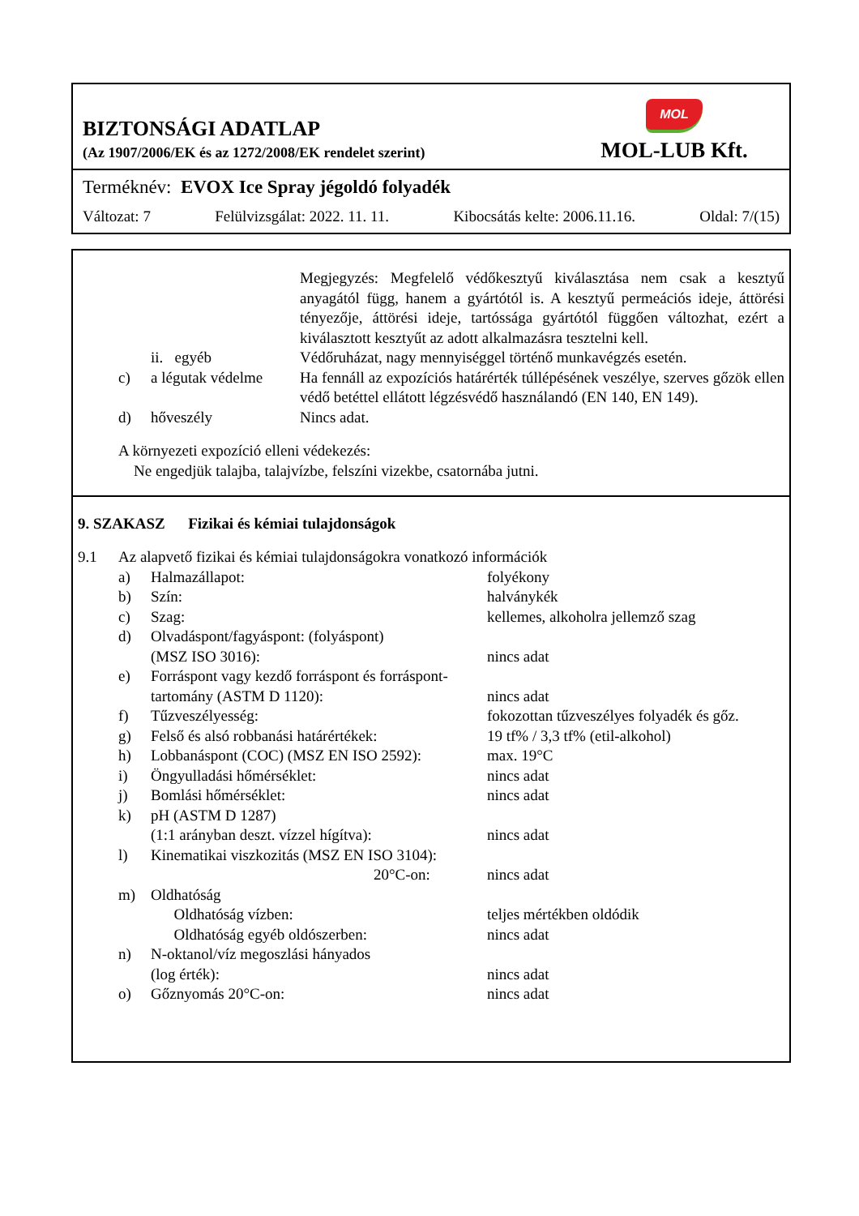BIZTONSÁGI ADATLAP
(Az 1907/2006/EK és az 1272/2008/EK rendelet szerint)
MOL
MOL-LUB Kft.
Terméknév: EVOX Ice Spray jégoldó folyadék
Változat: 7 Felülvizsgálat: 2022. 11. 11. Kibocsátás kelte: 2006.11.16. Oldal: 7/(15)
| | | | Megjegyzés: Megfelelő védőkesztyű kiválasztása nem csak a kesztyű anyagától függ, hanem a gyártótól is. A kesztyű permeációs ideje, áttörési tényezője, áttörési ideje, tartóssága gyártótól függően változhat, ezért a kiválasztott kesztyűt az adott alkalmazásra tesztelni kell. |
| | | ii. egyéb | Védőruházat, nagy mennyiséggel történő munkavégzés esetén. |
| | c) | a légutak védelme | Ha fennáll az expozíciós határérték túllépésének veszélye, szerves gőzök ellen védő betéttel ellátott légzésvédő használandó (EN 140, EN 149). |
| | d) | hőveszély | Nincs adat. |
A környezeti expozíció elleni védekezés:
Ne engedjük talajba, talajvízbe, felszíni vizekbe, csatornába jutni.
9. SZAKASZ Fizikai és kémiai tulajdonságok
| 9.1 | Az alapvető fizikai és kémiai tulajdonságokra vonatkozó információk | | |
| | a) | Halmazállapot: | folyékony |
| | b) | Szín: | halványkék |
| | c) | Szag: | kellemes, alkoholra jellemző szag |
| | d) | Olvadáspont/fagyáspont: (folyáspont) (MSZ ISO 3016): | nincs adat |
| | e) | Forráspont vagy kezdő forráspont és forráspont­tartomány (ASTM D 1120): | nincs adat |
| | f) | Tűzveszélyesség: | fokozottan tűzveszélyes folyadék és gőz. |
| | g) | Felső és alsó robbanási határértékek: | 19 tf% / 3,3 tf% (etil-alkohol) |
| | h) | Lobbanáspont (COC) (MSZ EN ISO 2592): | max. 19°C |
| | i) | Öngyulladási hőmérséklet: | nincs adat |
| | j) | Bomlási hőmérséklet: | nincs adat |
| | k) | pH (ASTM D 1287) (1:1 arányban deszt. vízzel hígítva): | nincs adat |
| | l) | Kinematikai viszkozitás (MSZ EN ISO 3104): 20°C-on: | nincs adat |
| | m) | Oldhatóság Oldhatóság vízben: Oldhatóság egyéb oldószerben: | teljes mértékben oldódik nincs adat |
| | n) | N-oktanol/víz megoszlási hányados (log érték): | nincs adat |
| | o) | Gőznyomás 20°C-on: | nincs adat |